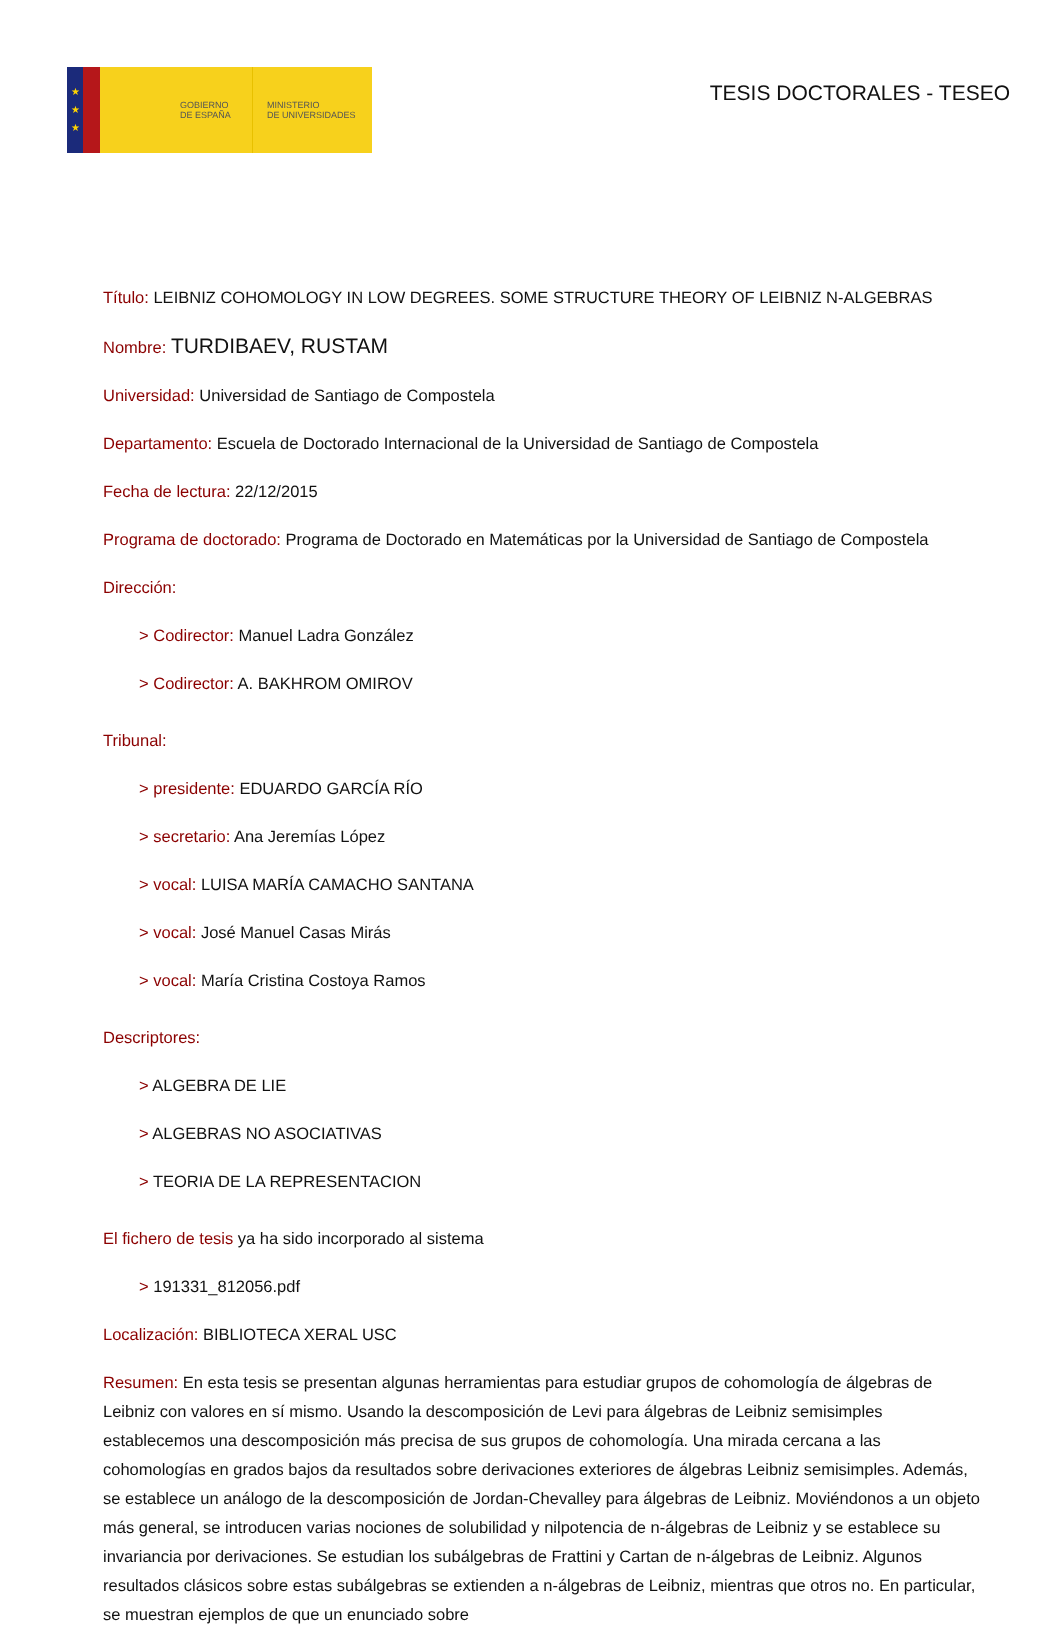★
★
★
GOBIERNO
DE ESPAÑA
MINISTERIO
DE UNIVERSIDADES
TESIS DOCTORALES - TESEO
Título: LEIBNIZ COHOMOLOGY IN LOW DEGREES. SOME STRUCTURE THEORY OF LEIBNIZ N-ALGEBRAS
Nombre: TURDIBAEV, RUSTAM
Universidad: Universidad de Santiago de Compostela
Departamento: Escuela de Doctorado Internacional de la Universidad de Santiago de Compostela
Fecha de lectura: 22/12/2015
Programa de doctorado: Programa de Doctorado en Matemáticas por la Universidad de Santiago de Compostela
Dirección:
> Codirector: Manuel Ladra González
> Codirector: A. BAKHROM OMIROV
Tribunal:
> presidente: EDUARDO GARCÍA RÍO
> secretario: Ana Jeremías López
> vocal: LUISA MARÍA CAMACHO SANTANA
> vocal: José Manuel Casas Mirás
> vocal: María Cristina Costoya Ramos
Descriptores:
> ALGEBRA DE LIE
> ALGEBRAS NO ASOCIATIVAS
> TEORIA DE LA REPRESENTACION
El fichero de tesis ya ha sido incorporado al sistema
> 191331_812056.pdf
Localización: BIBLIOTECA XERAL USC
Resumen: En esta tesis se presentan algunas herramientas para estudiar grupos de cohomología de álgebras de Leibniz con valores en sí mismo. Usando la descomposición de Levi para álgebras de Leibniz semisimples establecemos una descomposición más precisa de sus grupos de cohomología. Una mirada cercana a las cohomologías en grados bajos da resultados sobre derivaciones exteriores de álgebras Leibniz semisimples. Además, se establece un análogo de la descomposición de Jordan-Chevalley para álgebras de Leibniz. Moviéndonos a un objeto más general, se introducen varias nociones de solubilidad y nilpotencia de n-álgebras de Leibniz y se establece su invariancia por derivaciones. Se estudian los subálgebras de Frattini y Cartan de n-álgebras de Leibniz. Algunos resultados clásicos sobre estas subálgebras se extienden a n-álgebras de Leibniz, mientras que otros no. En particular, se muestran ejemplos de que un enunciado sobre